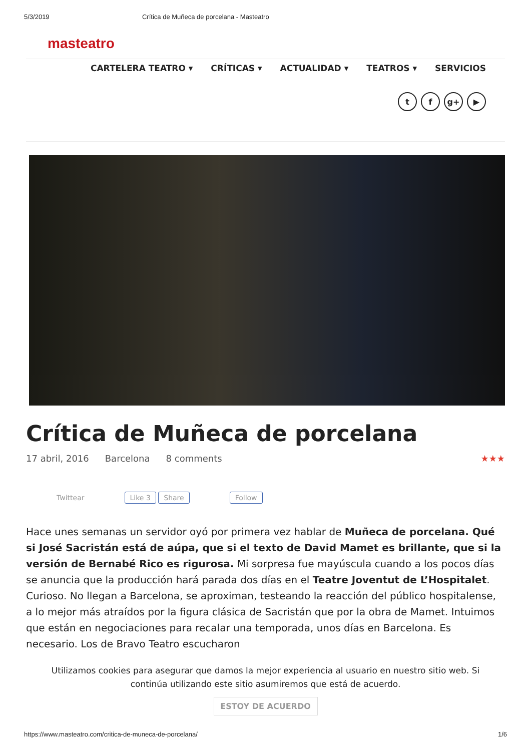5/3/2019 Crítica de Muñeca de porcelana - Masteatro
masteatro
CARTELERA TEATRO ▾ CRÍTICAS ▾ ACTUALIDAD ▾ TEATROS ▾ SERVICIOS
tf g+ ▶
Crítica de Muñeca de porcelana
17 abril, 2016 Barcelona 8 comments ★★★
Twittear Like 3 Share Follow
Hace unes semanas un servidor oyó por primera vez hablar de Muñeca de porcelana. Qué si José Sacristán está de aúpa, que si el texto de David Mamet es brillante, que si la versión de Bernabé Rico es rigurosa. Mi sorpresa fue mayúscula cuando a los pocos días se anuncia que la producción hará parada dos días en el Teatre Joventut de L’Hospitalet. Curioso. No llegan a Barcelona, se aproximan, testeando la reacción del público hospitalense, a lo mejor más atraídos por la figura clásica de Sacristán que por la obra de Mamet. Intuimos que están en negociaciones para recalar una temporada, unos días en Barcelona. Es necesario. Los de Bravo Teatro escucharon
Utilizamos cookies para asegurar que damos la mejor experiencia al usuario en nuestro sitio web. Si continúa utilizando este sitio asumiremos que está de acuerdo.
ESTOY DE ACUERDO
https://www.masteatro.com/critica-de-muneca-de-porcelana/ 1/6